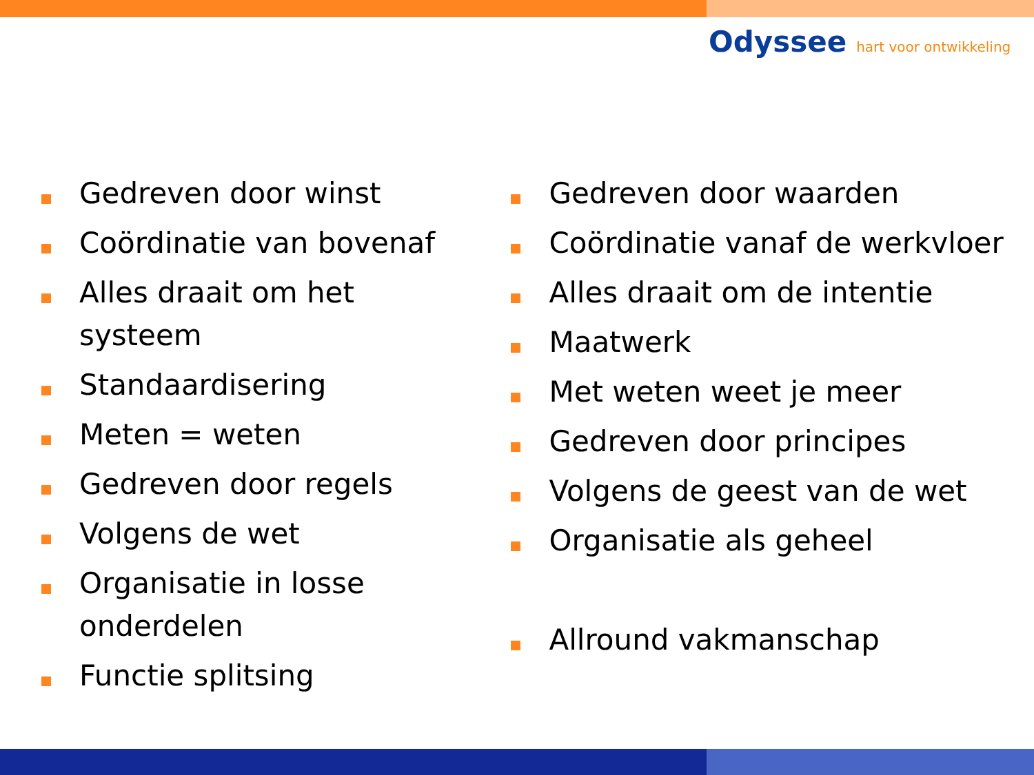Odyssee hart voor ontwikkeling
Gedreven door winst
Coördinatie van bovenaf
Alles draait om het systeem
Standaardisering
Meten = weten
Gedreven door regels
Volgens de wet
Organisatie in losse onderdelen
Functie splitsing
Gedreven door waarden
Coördinatie vanaf de werkvloer
Alles draait om de intentie
Maatwerk
Met weten weet je meer
Gedreven door principes
Volgens de geest van de wet
Organisatie als geheel
Allround vakmanschap